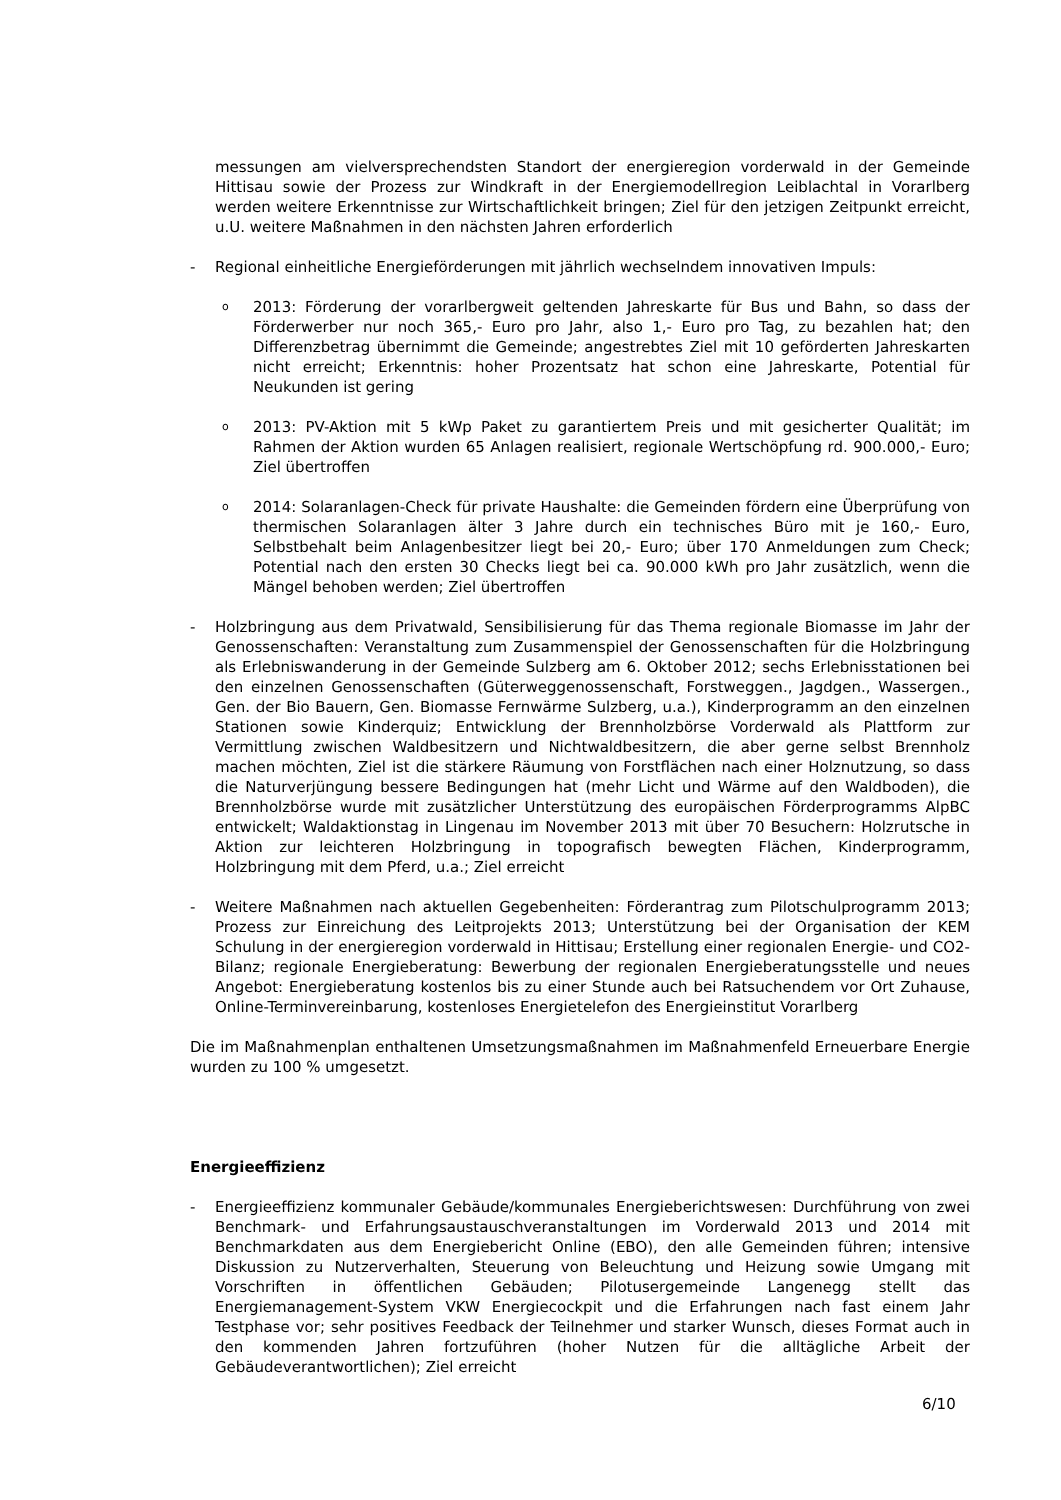messungen am vielversprechendsten Standort der energieregion vorderwald in der Gemeinde Hittisau sowie der Prozess zur Windkraft in der Energiemodellregion Leiblachtal in Vorarlberg werden weitere Erkenntnisse zur Wirtschaftlichkeit bringen; Ziel für den jetzigen Zeitpunkt erreicht, u.U. weitere Maßnahmen in den nächsten Jahren erforderlich
- Regional einheitliche Energieförderungen mit jährlich wechselndem innovativen Impuls:
o
2013: Förderung der vorarlbergweit geltenden Jahreskarte für Bus und Bahn, so dass der Förderwerber nur noch 365,- Euro pro Jahr, also 1,- Euro pro Tag, zu bezahlen hat; den Differenzbetrag übernimmt die Gemeinde; angestrebtes Ziel mit 10 geförderten Jahreskarten nicht erreicht; Erkenntnis: hoher Prozentsatz hat schon eine Jahreskarte, Potential für Neukunden ist gering
o
2013: PV-Aktion mit 5 kWp Paket zu garantiertem Preis und mit gesicherter Qualität; im Rahmen der Aktion wurden 65 Anlagen realisiert, regionale Wertschöpfung rd. 900.000,- Euro; Ziel übertroffen
o
2014: Solaranlagen-Check für private Haushalte: die Gemeinden fördern eine Überprüfung von thermischen Solaranlagen älter 3 Jahre durch ein technisches Büro mit je 160,- Euro, Selbstbehalt beim Anlagenbesitzer liegt bei 20,- Euro; über 170 Anmeldungen zum Check; Potential nach den ersten 30 Checks liegt bei ca. 90.000 kWh pro Jahr zusätzlich, wenn die Mängel behoben werden; Ziel übertroffen
- Holzbringung aus dem Privatwald, Sensibilisierung für das Thema regionale Biomasse im Jahr der Genossenschaften: Veranstaltung zum Zusammenspiel der Genossenschaften für die Holzbringung als Erlebniswanderung in der Gemeinde Sulzberg am 6. Oktober 2012; sechs Erlebnisstationen bei den einzelnen Genossenschaften (Güterweggenossenschaft, Forstweggen., Jagdgen., Wassergen., Gen. der Bio Bauern, Gen. Biomasse Fernwärme Sulzberg, u.a.), Kinderprogramm an den einzelnen Stationen sowie Kinderquiz; Entwicklung der Brennholzbörse Vorderwald als Plattform zur Vermittlung zwischen Waldbesitzern und Nichtwaldbesitzern, die aber gerne selbst Brennholz machen möchten, Ziel ist die stärkere Räumung von Forstflächen nach einer Holznutzung, so dass die Naturverjüngung bessere Bedingungen hat (mehr Licht und Wärme auf den Waldboden), die Brennholzbörse wurde mit zusätzlicher Unterstützung des europäischen Förderprogramms AlpBC entwickelt; Waldaktionstag in Lingenau im November 2013 mit über 70 Besuchern: Holzrutsche in Aktion zur leichteren Holzbringung in topografisch bewegten Flächen, Kinderprogramm, Holzbringung mit dem Pferd, u.a.; Ziel erreicht
- Weitere Maßnahmen nach aktuellen Gegebenheiten: Förderantrag zum Pilotschulprogramm 2013; Prozess zur Einreichung des Leitprojekts 2013; Unterstützung bei der Organisation der KEM Schulung in der energieregion vorderwald in Hittisau; Erstellung einer regionalen Energie- und CO2-Bilanz; regionale Energieberatung: Bewerbung der regionalen Energieberatungsstelle und neues Angebot: Energieberatung kostenlos bis zu einer Stunde auch bei Ratsuchendem vor Ort Zuhause, Online-Terminvereinbarung, kostenloses Energietelefon des Energieinstitut Vorarlberg
Die im Maßnahmenplan enthaltenen Umsetzungsmaßnahmen im Maßnahmenfeld Erneuerbare Energie wurden zu 100 % umgesetzt.
Energieeffizienz
- Energieeffizienz kommunaler Gebäude/kommunales Energieberichtswesen: Durchführung von zwei Benchmark- und Erfahrungsaustauschveranstaltungen im Vorderwald 2013 und 2014 mit Benchmarkdaten aus dem Energiebericht Online (EBO), den alle Gemeinden führen; intensive Diskussion zu Nutzerverhalten, Steuerung von Beleuchtung und Heizung sowie Umgang mit Vorschriften in öffentlichen Gebäuden; Pilotusergemeinde Langenegg stellt das Energiemanagement-System VKW Energiecockpit und die Erfahrungen nach fast einem Jahr Testphase vor; sehr positives Feedback der Teilnehmer und starker Wunsch, dieses Format auch in den kommenden Jahren fortzuführen (hoher Nutzen für die alltägliche Arbeit der Gebäudeverantwortlichen); Ziel erreicht
6/10